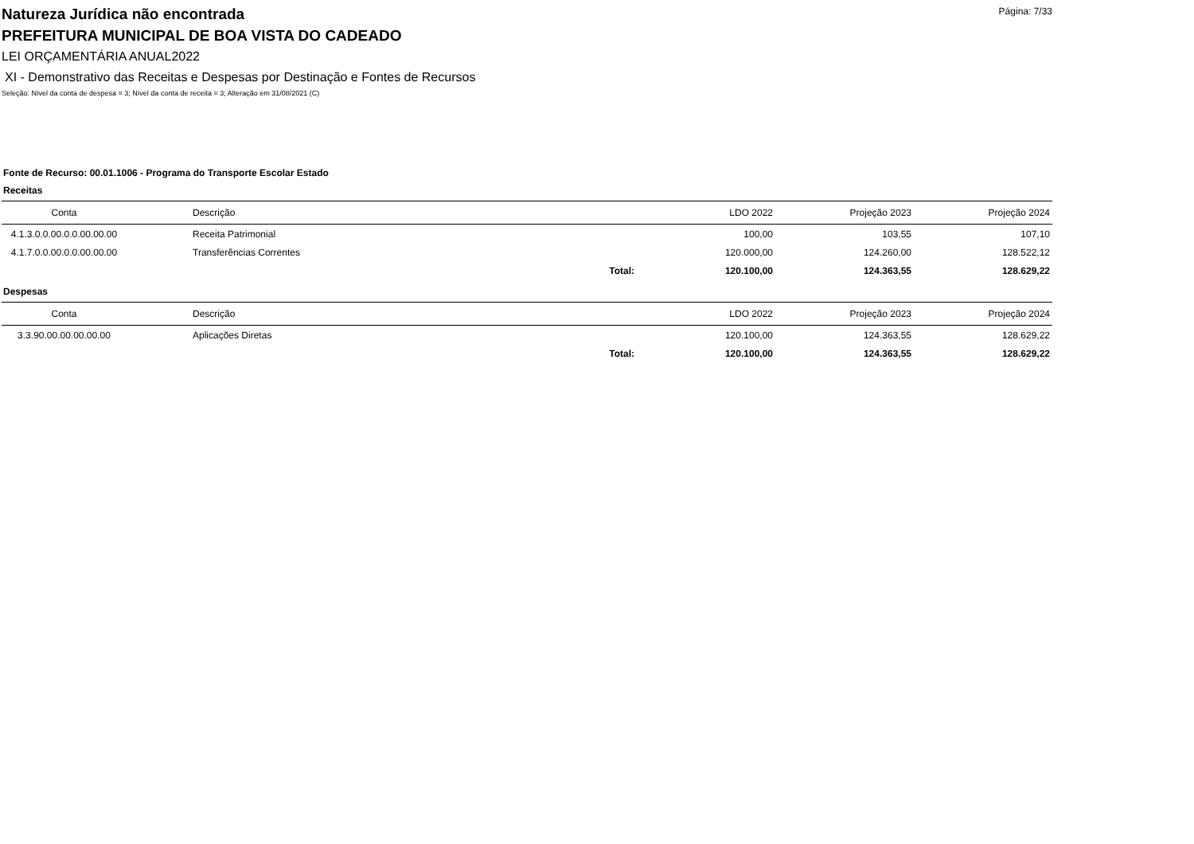Natureza Jurídica não encontrada
Página: 7/33
PREFEITURA MUNICIPAL DE BOA VISTA DO CADEADO
LEI ORÇAMENTÁRIA ANUAL2022
XI - Demonstrativo das Receitas e Despesas por Destinação e Fontes de Recursos
Seleção: Nível da conta de despesa = 3; Nível da conta de receita = 3; Alteração em 31/08/2021 (C)
Fonte de Recurso: 00.01.1006 - Programa do Transporte Escolar Estado
Receitas
| Conta | Descrição | | LDO 2022 | Projeção 2023 | Projeção 2024 |
| --- | --- | --- | --- | --- | --- |
| 4.1.3.0.0.00.0.0.00.00.00 | Receita Patrimonial | | 100,00 | 103,55 | 107,10 |
| 4.1.7.0.0.00.0.0.00.00.00 | Transferências Correntes | | 120.000,00 | 124.260,00 | 128.522,12 |
| | | Total: | 120.100,00 | 124.363,55 | 128.629,22 |
Despesas
| Conta | Descrição | | LDO 2022 | Projeção 2023 | Projeção 2024 |
| --- | --- | --- | --- | --- | --- |
| 3.3.90.00.00.00.00.00 | Aplicações Diretas | | 120.100,00 | 124.363,55 | 128.629,22 |
| | | Total: | 120.100,00 | 124.363,55 | 128.629,22 |